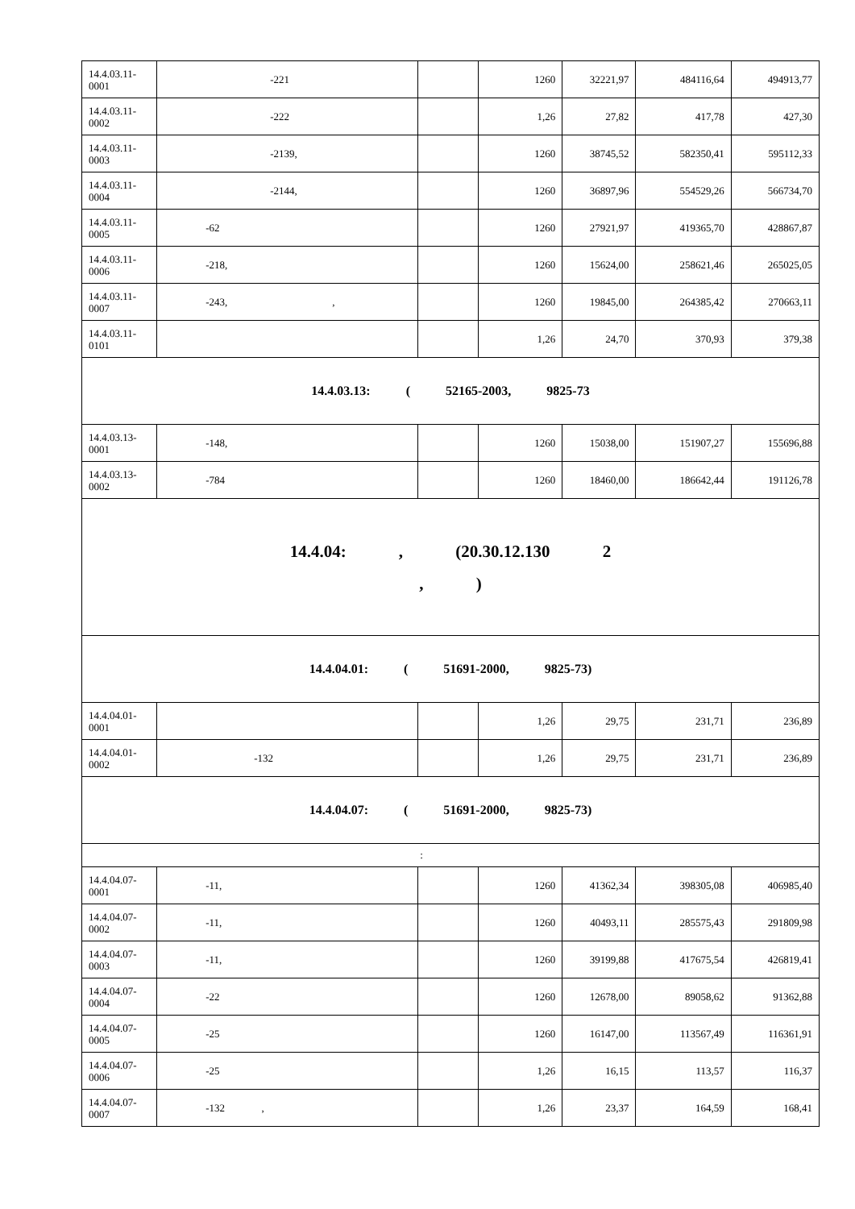| 14.4.03.11-0001 | -221 | | 1260 | 32221,97 | 484116,64 | 494913,77 |
| 14.4.03.11-0002 | -222 | | 1,26 | 27,82 | 417,78 | 427,30 |
| 14.4.03.11-0003 | -2139, | | 1260 | 38745,52 | 582350,41 | 595112,33 |
| 14.4.03.11-0004 | -2144, | | 1260 | 36897,96 | 554529,26 | 566734,70 |
| 14.4.03.11-0005 | -62 | | 1260 | 27921,97 | 419365,70 | 428867,87 |
| 14.4.03.11-0006 | -218, | | 1260 | 15624,00 | 258621,46 | 265025,05 |
| 14.4.03.11-0007 | -243, , | | 1260 | 19845,00 | 264385,42 | 270663,11 |
| 14.4.03.11-0101 | | | 1,26 | 24,70 | 370,93 | 379,38 |
| 14.4.03.13: ( 52165-2003, 9825-73 | | | | | | |
| 14.4.03.13-0001 | -148, | | 1260 | 15038,00 | 151907,27 | 155696,88 |
| 14.4.03.13-0002 | -784 | | 1260 | 18460,00 | 186642,44 | 191126,78 |
| 14.4.04: , (20.30.12.130 2 , ) | | | | | | |
| 14.4.04.01: ( 51691-2000, 9825-73) | | | | | | |
| 14.4.04.01-0001 | | | 1,26 | 29,75 | 231,71 | 236,89 |
| 14.4.04.01-0002 | -132 | | 1,26 | 29,75 | 231,71 | 236,89 |
| 14.4.04.07: ( 51691-2000, 9825-73) | | | | | | |
| : | | | | | | |
| 14.4.04.07-0001 | -11, | | 1260 | 41362,34 | 398305,08 | 406985,40 |
| 14.4.04.07-0002 | -11, | | 1260 | 40493,11 | 285575,43 | 291809,98 |
| 14.4.04.07-0003 | -11, | | 1260 | 39199,88 | 417675,54 | 426819,41 |
| 14.4.04.07-0004 | -22 | | 1260 | 12678,00 | 89058,62 | 91362,88 |
| 14.4.04.07-0005 | -25 | | 1260 | 16147,00 | 113567,49 | 116361,91 |
| 14.4.04.07-0006 | -25 | | 1,26 | 16,15 | 113,57 | 116,37 |
| 14.4.04.07-0007 | -132 , | | 1,26 | 23,37 | 164,59 | 168,41 |